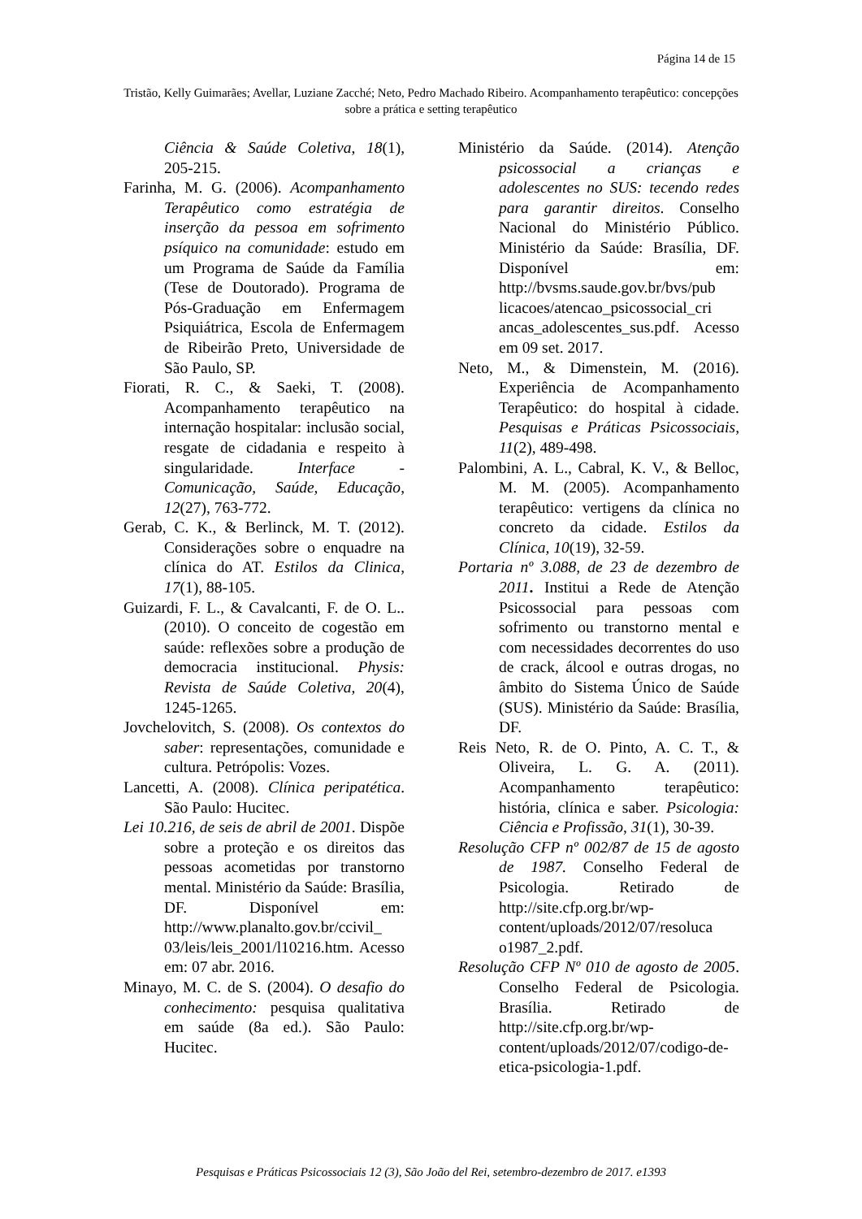Página 14 de 15
Tristão, Kelly Guimarães; Avellar, Luziane Zacché; Neto, Pedro Machado Ribeiro. Acompanhamento terapêutico: concepções sobre a prática e setting terapêutico
Ciência & Saúde Coletiva, 18(1), 205-215.
Farinha, M. G. (2006). Acompanhamento Terapêutico como estratégia de inserção da pessoa em sofrimento psíquico na comunidade: estudo em um Programa de Saúde da Família (Tese de Doutorado). Programa de Pós-Graduação em Enfermagem Psiquiátrica, Escola de Enfermagem de Ribeirão Preto, Universidade de São Paulo, SP.
Fiorati, R. C., & Saeki, T. (2008). Acompanhamento terapêutico na internação hospitalar: inclusão social, resgate de cidadania e respeito à singularidade. Interface - Comunicação, Saúde, Educação, 12(27), 763-772.
Gerab, C. K., & Berlinck, M. T. (2012). Considerações sobre o enquadre na clínica do AT. Estilos da Clinica, 17(1), 88-105.
Guizardi, F. L., & Cavalcanti, F. de O. L.. (2010). O conceito de cogestão em saúde: reflexões sobre a produção de democracia institucional. Physis: Revista de Saúde Coletiva, 20(4), 1245-1265.
Jovchelovitch, S. (2008). Os contextos do saber: representações, comunidade e cultura. Petrópolis: Vozes.
Lancetti, A. (2008). Clínica peripatética. São Paulo: Hucitec.
Lei 10.216, de seis de abril de 2001. Dispõe sobre a proteção e os direitos das pessoas acometidas por transtorno mental. Ministério da Saúde: Brasília, DF. Disponível em: http://www.planalto.gov.br/ccivil_ 03/leis/leis_2001/l10216.htm. Acesso em: 07 abr. 2016.
Minayo, M. C. de S. (2004). O desafio do conhecimento: pesquisa qualitativa em saúde (8a ed.). São Paulo: Hucitec.
Ministério da Saúde. (2014). Atenção psicossocial a crianças e adolescentes no SUS: tecendo redes para garantir direitos. Conselho Nacional do Ministério Público. Ministério da Saúde: Brasília, DF. Disponível em: http://bvsms.saude.gov.br/bvs/pub licacoes/atencao_psicossocial_cri ancas_adolescentes_sus.pdf. Acesso em 09 set. 2017.
Neto, M., & Dimenstein, M. (2016). Experiência de Acompanhamento Terapêutico: do hospital à cidade. Pesquisas e Práticas Psicossociais, 11(2), 489-498.
Palombini, A. L., Cabral, K. V., & Belloc, M. M. (2005). Acompanhamento terapêutico: vertigens da clínica no concreto da cidade. Estilos da Clínica, 10(19), 32-59.
Portaria nº 3.088, de 23 de dezembro de 2011. Institui a Rede de Atenção Psicossocial para pessoas com sofrimento ou transtorno mental e com necessidades decorrentes do uso de crack, álcool e outras drogas, no âmbito do Sistema Único de Saúde (SUS). Ministério da Saúde: Brasília, DF.
Reis Neto, R. de O. Pinto, A. C. T., & Oliveira, L. G. A. (2011). Acompanhamento terapêutico: história, clínica e saber. Psicologia: Ciência e Profissão, 31(1), 30-39.
Resolução CFP nº 002/87 de 15 de agosto de 1987. Conselho Federal de Psicologia. Retirado de http://site.cfp.org.br/wp-content/uploads/2012/07/resoluca o1987_2.pdf.
Resolução CFP Nº 010 de agosto de 2005. Conselho Federal de Psicologia. Brasília. Retirado de http://site.cfp.org.br/wp-content/uploads/2012/07/codigo-de-etica-psicologia-1.pdf.
Pesquisas e Práticas Psicossociais 12 (3), São João del Rei, setembro-dezembro de 2017. e1393